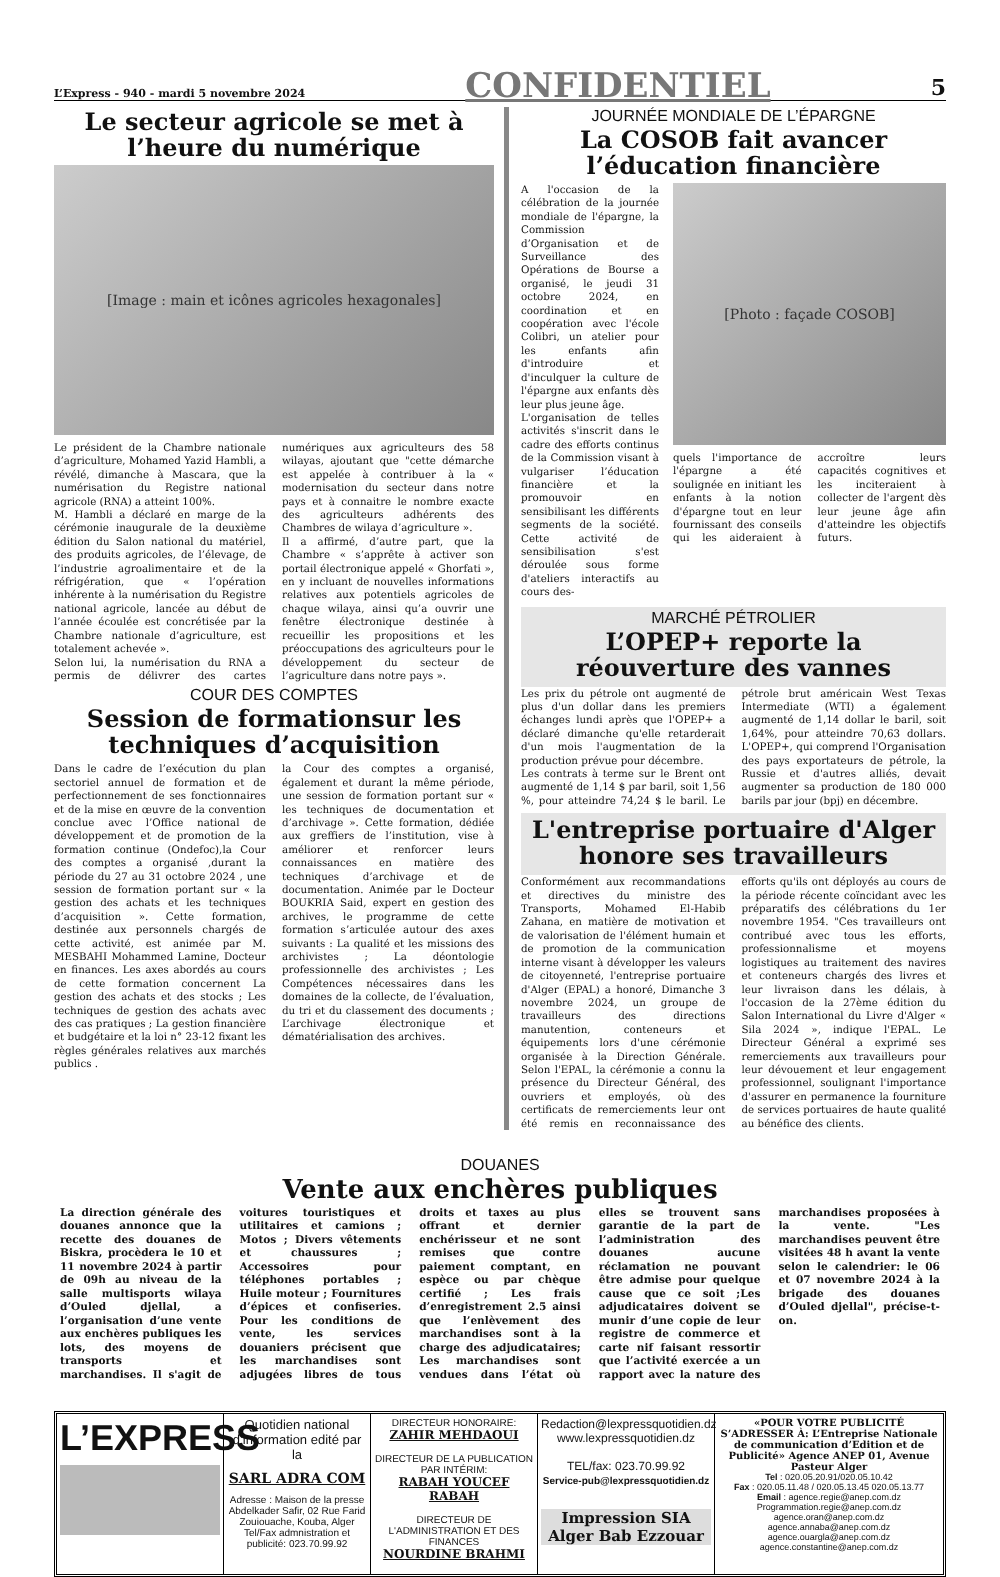L’Express - 940 - mardi 5 novembre 2024 CONFIDENTIEL 5
Le secteur agricole se met à l’heure du numérique
[Image : main et icônes agricoles hexagonales]
Le président de la Chambre nationale d’agriculture, Mohamed Yazid Hambli, a révélé, dimanche à Mascara, que la numérisation du Registre national agricole (RNA) a atteint 100%.
M. Hambli a déclaré en marge de la cérémonie inaugurale de la deuxième édition du Salon national du matériel, des produits agricoles, de l’élevage, de l’industrie agroalimentaire et de la réfrigération, que « l’opération inhérente à la numérisation du Registre national agricole, lancée au début de l’année écoulée est concrétisée par la Chambre nationale d’agriculture, est totalement achevée ».
Selon lui, la numérisation du RNA a permis de délivrer des cartes numériques aux agriculteurs des 58 wilayas, ajoutant que "cette démarche est appelée à contribuer à la « modernisation du secteur dans notre pays et à connaitre le nombre exacte des agriculteurs adhérents des Chambres de wilaya d’agriculture ».
Il a affirmé, d’autre part, que la Chambre « s’apprête à activer son portail électronique appelé « Ghorfati », en y incluant de nouvelles informations relatives aux potentiels agricoles de chaque wilaya, ainsi qu’a ouvrir une fenêtre électronique destinée à recueillir les propositions et les préoccupations des agriculteurs pour le développement du secteur de l’agriculture dans notre pays ».
COUR DES COMPTES
Session de formationsur les techniques d’acquisition
Dans le cadre de l’exécution du plan sectoriel annuel de formation et de perfectionnement de ses fonctionnaires et de la mise en œuvre de la convention conclue avec l’Office national de développement et de promotion de la formation continue (Ondefoc),la Cour des comptes a organisé ,durant la période du 27 au 31 octobre 2024 , une session de formation portant sur « la gestion des achats et les techniques d’acquisition ». Cette formation, destinée aux personnels chargés de cette activité, est animée par M. MESBAHI Mohammed Lamine, Docteur en finances. Les axes abordés au cours de cette formation concernent La gestion des achats et des stocks ; Les techniques de gestion des achats avec des cas pratiques ; La gestion financière et budgétaire et la loi n° 23-12 fixant les règles générales relatives aux marchés publics .
la Cour des comptes a organisé, également et durant la même période, une session de formation portant sur « les techniques de documentation et d’archivage ». Cette formation, dédiée aux greffiers de l’institution, vise à améliorer et renforcer leurs connaissances en matière des techniques d’archivage et de documentation. Animée par le Docteur BOUKRIA Said, expert en gestion des archives, le programme de cette formation s’articulée autour des axes suivants : La qualité et les missions des archivistes ; La déontologie professionnelle des archivistes ; Les Compétences nécessaires dans les domaines de la collecte, de l’évaluation, du tri et du classement des documents ; L’archivage électronique et dématérialisation des archives.
JOURNÉE MONDIALE DE L’ÉPARGNE
La COSOB fait avancer l’éducation financière
A l'occasion de la célébration de la journée mondiale de l'épargne, la Commission d’Organisation et de Surveillance des Opérations de Bourse a organisé, le jeudi 31 octobre 2024, en coordination et en coopération avec l'école Colibri, un atelier pour les enfants afin d'introduire et d'inculquer la culture de l'épargne aux enfants dès leur plus jeune âge.
L'organisation de telles activités s'inscrit dans le cadre des efforts continus de la Commission visant à vulgariser l’éducation financière et la promouvoir en sensibilisant les différents segments de la société. Cette activité de sensibilisation s'est déroulée sous forme d'ateliers interactifs au cours des-
[Photo : façade COSOB]
quels l'importance de l'épargne a été soulignée en initiant les enfants à la notion d'épargne tout en leur fournissant des conseils qui les aideraient à accroître leurs capacités cognitives et les inciteraient à collecter de l'argent dès leur jeune âge afin d'atteindre les objectifs futurs.
MARCHÉ PÉTROLIER
L’OPEP+ reporte la réouverture des vannes
Les prix du pétrole ont augmenté de plus d'un dollar dans les premiers échanges lundi après que l'OPEP+ a déclaré dimanche qu'elle retarderait d'un mois l'augmentation de la production prévue pour décembre.
Les contrats à terme sur le Brent ont augmenté de 1,14 $ par baril, soit 1,56 %, pour atteindre 74,24 $ le baril. Le pétrole brut américain West Texas Intermediate (WTI) a également augmenté de 1,14 dollar le baril, soit 1,64%, pour atteindre 70,63 dollars. L'OPEP+, qui comprend l'Organisation des pays exportateurs de pétrole, la Russie et d'autres alliés, devait augmenter sa production de 180 000 barils par jour (bpj) en décembre.
L'entreprise portuaire d'Alger honore ses travailleurs
Conformément aux recommandations et directives du ministre des Transports, Mohamed El-Habib Zahana, en matière de motivation et de valorisation de l'élément humain et de promotion de la communication interne visant à développer les valeurs de citoyenneté, l'entreprise portuaire d'Alger (EPAL) a honoré, Dimanche 3 novembre 2024, un groupe de travailleurs des directions manutention, conteneurs et équipements lors d'une cérémonie organisée à la Direction Générale. Selon l'EPAL, la cérémonie a connu la présence du Directeur Général, des ouvriers et employés, où des certificats de remerciements leur ont été remis en reconnaissance des efforts qu'ils ont déployés au cours de la période récente coïncidant avec les préparatifs des célébrations du 1er novembre 1954. "Ces travailleurs ont contribué avec tous les efforts, professionnalisme et moyens logistiques au traitement des navires et conteneurs chargés des livres et leur livraison dans les délais, à l'occasion de la 27ème édition du Salon International du Livre d'Alger « Sila 2024 », indique l'EPAL. Le Directeur Général a exprimé ses remerciements aux travailleurs pour leur dévouement et leur engagement professionnel, soulignant l'importance d'assurer en permanence la fourniture de services portuaires de haute qualité au bénéfice des clients.
DOUANES
Vente aux enchères publiques
La direction générale des douanes annonce que la recette des douanes de Biskra, procèdera le 10 et 11 novembre 2024 à partir de 09h au niveau de la salle multisports wilaya d’Ouled djellal, a l’organisation d’une vente aux enchères publiques les lots, des moyens de transports et marchandises. Il s'agit de voitures touristiques et utilitaires et camions ; Motos ; Divers vêtements et chaussures ; Accessoires pour téléphones portables ; Huile moteur ; Fournitures d’épices et confiseries. Pour les conditions de vente, les services douaniers précisent que les marchandises sont adjugées libres de tous droits et taxes au plus offrant et dernier enchérisseur et ne sont remises que contre paiement comptant, en espèce ou par chèque certifié ; Les frais d’enregistrement 2.5 ainsi que l’enlèvement des marchandises sont à la charge des adjudicataires; Les marchandises sont vendues dans l’état où elles se trouvent sans garantie de la part de l’administration des douanes aucune réclamation ne pouvant être admise pour quelque cause que ce soit ;Les adjudicataires doivent se munir d’une copie de leur registre de commerce et carte nif faisant ressortir que l’activité exercée a un rapport avec la nature des marchandises proposées à la vente. "Les marchandises peuvent être visitées 48 h avant la vente selon le calendrier: le 06 et 07 novembre 2024 à la brigade des douanes d’Ouled djellal", précise-t-on.
L’EXPRESS
Quotidien national d’information edité par la
SARL ADRA COM
Adresse : Maison de la presse Abdelkader Safir, 02 Rue Farid Zouiouache, Kouba, Alger
Tel/Fax admnistration et publicité: 023.70.99.92
DIRECTEUR HONORAIRE:
ZAHIR MEHDAOUI
DIRECTEUR DE LA PUBLICATION PAR INTÉRIM:
RABAH YOUCEF RABAH
DIRECTEUR DE L'ADMINISTRATION ET DES FINANCES
NOURDINE BRAHMI
Redaction@lexpressquotidien.dz
www.lexpressquotidien.dz
TEL/fax: 023.70.99.92
Service-pub@lexpressquotidien.dz
Impression SIA
Alger Bab Ezzouar
«POUR VOTRE PUBLICITÉ S’ADRESSER À: L’Entreprise Nationale de communication d’Edition et de Publicité» Agence ANEP 01, Avenue Pasteur Alger
Tel : 020.05.20.91/020.05.10.42
Fax : 020.05.11.48 / 020.05.13.45 020.05.13.77
Email : agence.regie@anep.com.dz
Programmation.regie@anep.com.dz
agence.oran@anep.com.dz
agence.annaba@anep.com.dz
agence.ouargla@anep.com.dz
agence.constantine@anep.com.dz